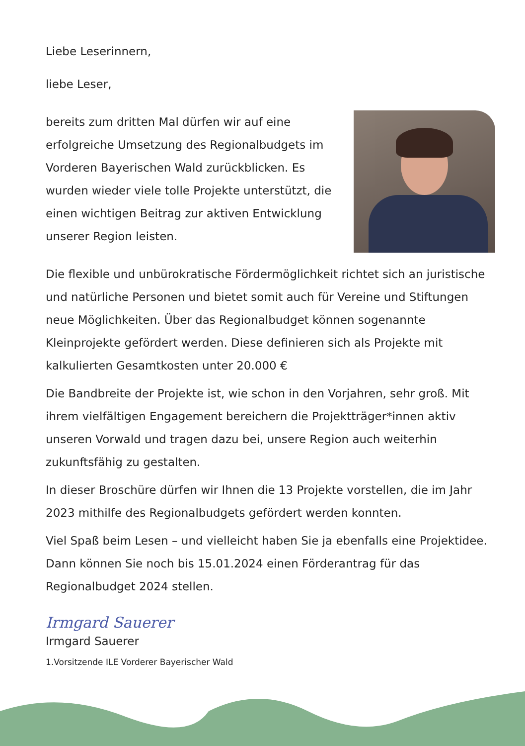Liebe Leserinnern,
liebe Leser,
bereits zum dritten Mal dürfen wir auf eine erfolgreiche Umsetzung des Regionalbudgets im Vorderen Bayerischen Wald zurückblicken. Es wurden wieder viele tolle Projekte unter­stützt, die einen wichtigen Beitrag zur aktiven Entwicklung unserer Region leisten.
Die flexible und unbürokratische Fördermöglichkeit richtet sich an juristische und natürliche Personen und bietet somit auch für Vereine und Stiftungen neue Möglichkeiten. Über das Regionalbudget können sogenannte Kleinprojekte gefördert werden. Diese definieren sich als Projekte mit kalkulierten Gesamtkosten unter 20.000 €
Die Bandbreite der Projekte ist, wie schon in den Vorjahren, sehr groß. Mit ihrem vielfältigen Engagement bereichern die Projekt­träger*innen aktiv unseren Vorwald und tragen dazu bei, unsere Region auch weiterhin zukunftsfähig zu gestalten.
In dieser Broschüre dürfen wir Ihnen die 13 Projekte vorstellen, die im Jahr 2023 mithilfe des Regionalbudgets gefördert werden konnten.
Viel Spaß beim Lesen – und vielleicht haben Sie ja ebenfalls eine Projektidee. Dann können Sie noch bis 15.01.2024 einen Förderantrag für das Regionalbudget 2024 stellen.
Irmgard Sauerer
Irmgard Sauerer
1.Vorsitzende ILE Vorderer Bayerischer Wald